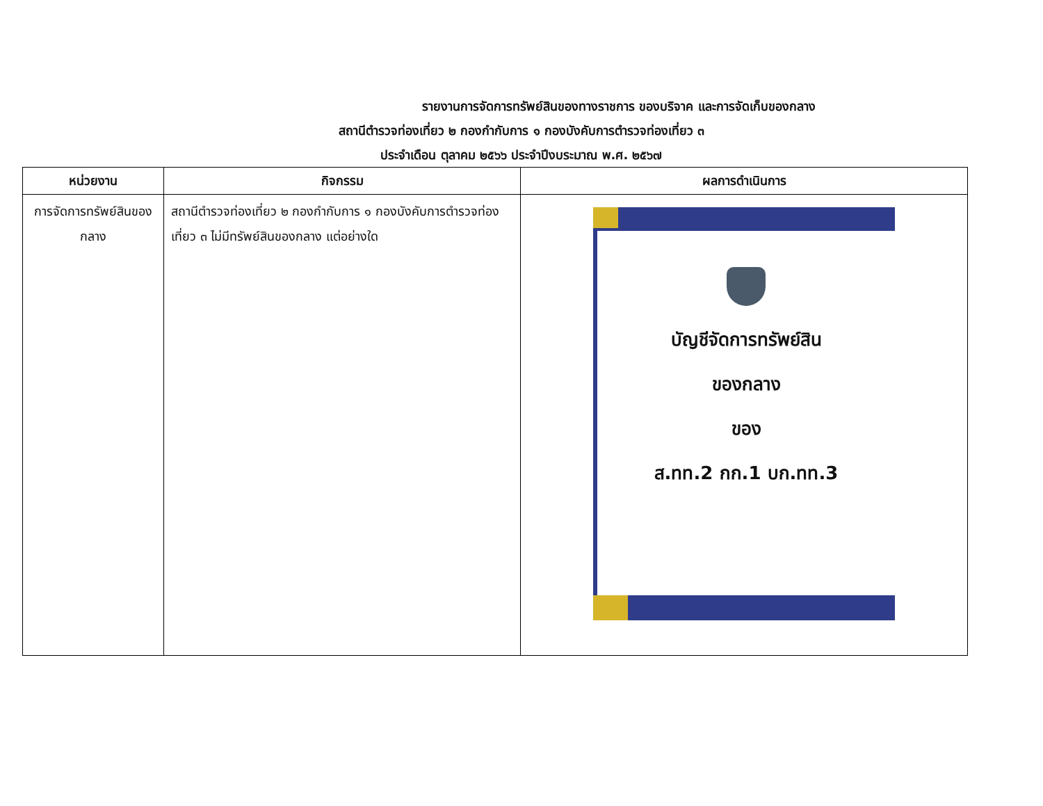รายงานการจัดการทรัพย์สินของทางราชการ ของบริจาค และการจัดเก็บของกลาง
สถานีตำรวจท่องเที่ยว ๒ กองกำกับการ ๑ กองบังคับการตำรวจท่องเที่ยว ๓
ประจำเดือน ตุลาคม ๒๕๖๖ ประจำปีงบระมาณ พ.ศ. ๒๕๖๗
| หน่วยงาน | กิจกรรม | ผลการดำเนินการ |
| --- | --- | --- |
| การจัดการทรัพย์สินของกลาง | สถานีตำรวจท่องเที่ยว ๒ กองกำกับการ ๑ กองบังคับการตำรวจท่องเที่ยว ๓ ไม่มีทรัพย์สินของกลาง แต่อย่างใด | บัญชีจัดการทรัพย์สิน ของกลาง ของ ส.ทท.2 กก.1 บก.ทท.3 |